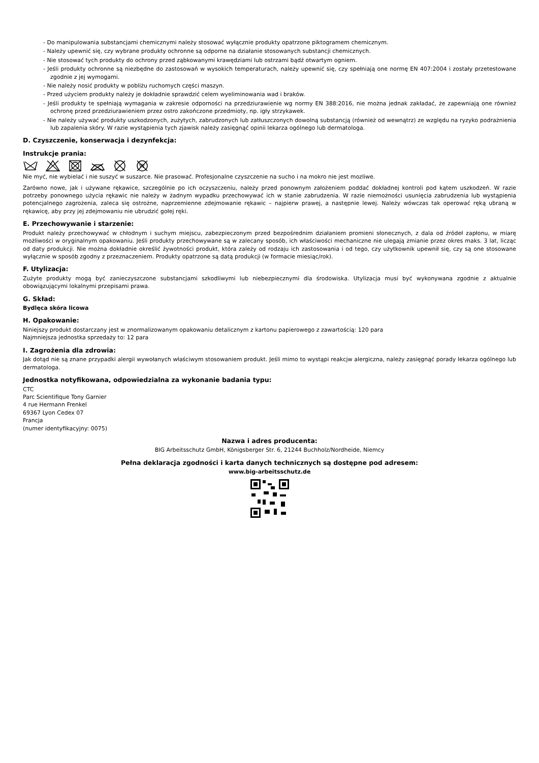- Do manipulowania substancjami chemicznymi należy stosować wyłącznie produkty opatrzone piktogramem chemicznym.
- Należy upewnić się, czy wybrane produkty ochronne są odporne na działanie stosowanych substancji chemicznych.
- Nie stosować tych produkty do ochrony przed ząbkowanymi krawędziami lub ostrzami bądź otwartym ogniem.
- Jeśli produkty ochronne są niezbędne do zastosowań w wysokich temperaturach, należy upewnić się, czy spełniają one normę EN 407:2004 i zostały przetestowane zgodnie z jej wymogami.
- Nie należy nosić produkty w pobliżu ruchomych części maszyn.
- Przed użyciem produkty należy je dokładnie sprawdzić celem wyeliminowania wad i braków.
- Jeśli produkty te spełniają wymagania w zakresie odporności na przedziurawienie wg normy EN 388:2016, nie można jednak zakładać, że zapewniają one również ochronę przed przedziurawieniem przez ostro zakończone przedmioty, np. igły strzykawek.
- Nie należy używać produkty uszkodzonych, zużytych, zabrudzonych lub zatłuszczonych dowolną substancją (również od wewnątrz) ze względu na ryzyko podrażnienia lub zapalenia skóry. W razie wystąpienia tych zjawisk należy zasięgnąć opinii lekarza ogólnego lub dermatologa.
D. Czyszczenie, konserwacja i dezynfekcja:
Instrukcje prania:
W
Nie myć, nie wybielać i nie suszyć w suszarce. Nie prasować. Profesjonalne czyszczenie na sucho i na mokro nie jest mozliwe.
Zarówno nowe, jak i używane rękawice, szczególnie po ich oczyszczeniu, należy przed ponownym założeniem poddać dokładnej kontroli pod kątem uszkodzeń. W razie potrzeby ponownego użycia rękawic nie należy w żadnym wypadku przechowywać ich w stanie zabrudzenia. W razie niemożności usunięcia zabrudzenia lub wystąpienia potencjalnego zagrożenia, zaleca się ostrożne, naprzemienne zdejmowanie rękawic – najpierw prawej, a następnie lewej. Należy wówczas tak operować ręką ubraną w rękawicę, aby przy jej zdejmowaniu nie ubrudzić gołej ręki.
E. Przechowywanie i starzenie:
Produkt należy przechowywać w chłodnym i suchym miejscu, zabezpieczonym przed bezpośrednim działaniem promieni słonecznych, z dala od źródeł zapłonu, w miarę możliwości w oryginalnym opakowaniu. Jeśli produkty przechowywane są w zalecany sposób, ich właściwości mechaniczne nie ulegają zmianie przez okres maks. 3 lat, licząc od daty produkcji. Nie można dokładnie określić żywotności produkt, która zależy od rodzaju ich zastosowania i od tego, czy użytkownik upewnił się, czy są one stosowane wyłącznie w sposób zgodny z przeznaczeniem. Produkty opatrzone są datą produkcji (w formacie miesiąc/rok).
F. Utylizacja:
Zużyte produkty mogą być zanieczyszczone substancjami szkodliwymi lub niebezpiecznymi dla środowiska. Utylizacja musi być wykonywana zgodnie z aktualnie obowiązującymi lokalnymi przepisami prawa.
G. Skład:
Bydlęca skóra licowa
H. Opakowanie:
Niniejszy produkt dostarczany jest w znormalizowanym opakowaniu detalicznym z kartonu papierowego z zawartością: 120 para
Najmniejsza jednostka sprzedaży to: 12 para
I. Zagrożenia dla zdrowia:
Jak dotąd nie są znane przypadki alergii wywołanych właściwym stosowaniem produkt. Jeśli mimo to wystąpi reakcjw alergiczna, należy zasięgnąć porady lekarza ogólnego lub dermatologa.
Jednostka notyfikowana, odpowiedzialna za wykonanie badania typu:
CTC
Parc Scientifique Tony Garnier
4 rue Hermann Frenkel
69367 Lyon Cedex 07
Francja
(numer identyfikacyjny: 0075)
Nazwa i adres producenta:
BIG Arbeitsschutz GmbH, Königsberger Str. 6, 21244 Buchholz/Nordheide, Niemcy
Pełna deklaracja zgodności i karta danych technicznych są dostępne pod adresem:
www.big-arbeitsschutz.de